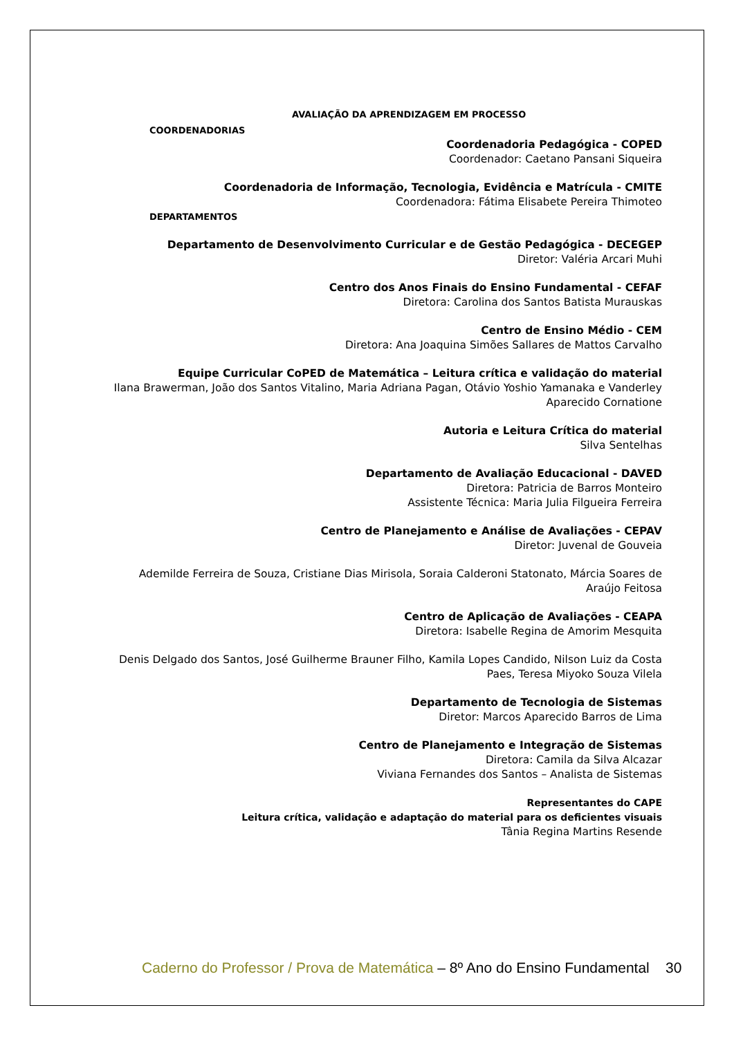AVALIAÇÃO DA APRENDIZAGEM EM PROCESSO
COORDENADORIAS
Coordenadoria Pedagógica - COPED
Coordenador: Caetano Pansani Siqueira
Coordenadoria de Informação, Tecnologia, Evidência e Matrícula - CMITE
Coordenadora: Fátima Elisabete Pereira Thimoteo
DEPARTAMENTOS
Departamento de Desenvolvimento Curricular e de Gestão Pedagógica - DECEGEP
Diretor: Valéria Arcari Muhi
Centro dos Anos Finais do Ensino Fundamental - CEFAF
Diretora: Carolina dos Santos Batista Murauskas
Centro de Ensino Médio - CEM
Diretora: Ana Joaquina Simões Sallares de Mattos Carvalho
Equipe Curricular CoPED de Matemática – Leitura crítica e validação do material
Ilana Brawerman, João dos Santos Vitalino, Maria Adriana Pagan, Otávio Yoshio Yamanaka e Vanderley Aparecido Cornatione
Autoria e Leitura Crítica do material
Silva Sentelhas
Departamento de Avaliação Educacional - DAVED
Diretora: Patricia de Barros Monteiro
Assistente Técnica: Maria Julia Filgueira Ferreira
Centro de Planejamento e Análise de Avaliações - CEPAV
Diretor: Juvenal de Gouveia
Ademilde Ferreira de Souza, Cristiane Dias Mirisola, Soraia Calderoni Statonato, Márcia Soares de Araújo Feitosa
Centro de Aplicação de Avaliações - CEAPA
Diretora: Isabelle Regina de Amorim Mesquita
Denis Delgado dos Santos, José Guilherme Brauner Filho, Kamila Lopes Candido, Nilson Luiz da Costa Paes, Teresa Miyoko Souza Vilela
Departamento de Tecnologia de Sistemas
Diretor: Marcos Aparecido Barros de Lima
Centro de Planejamento e Integração de Sistemas
Diretora: Camila da Silva Alcazar
Viviana Fernandes dos Santos – Analista de Sistemas
Representantes do CAPE
Leitura crítica, validação e adaptação do material para os deficientes visuais
Tânia Regina Martins Resende
Caderno do Professor / Prova de Matemática – 8º Ano do Ensino Fundamental 30